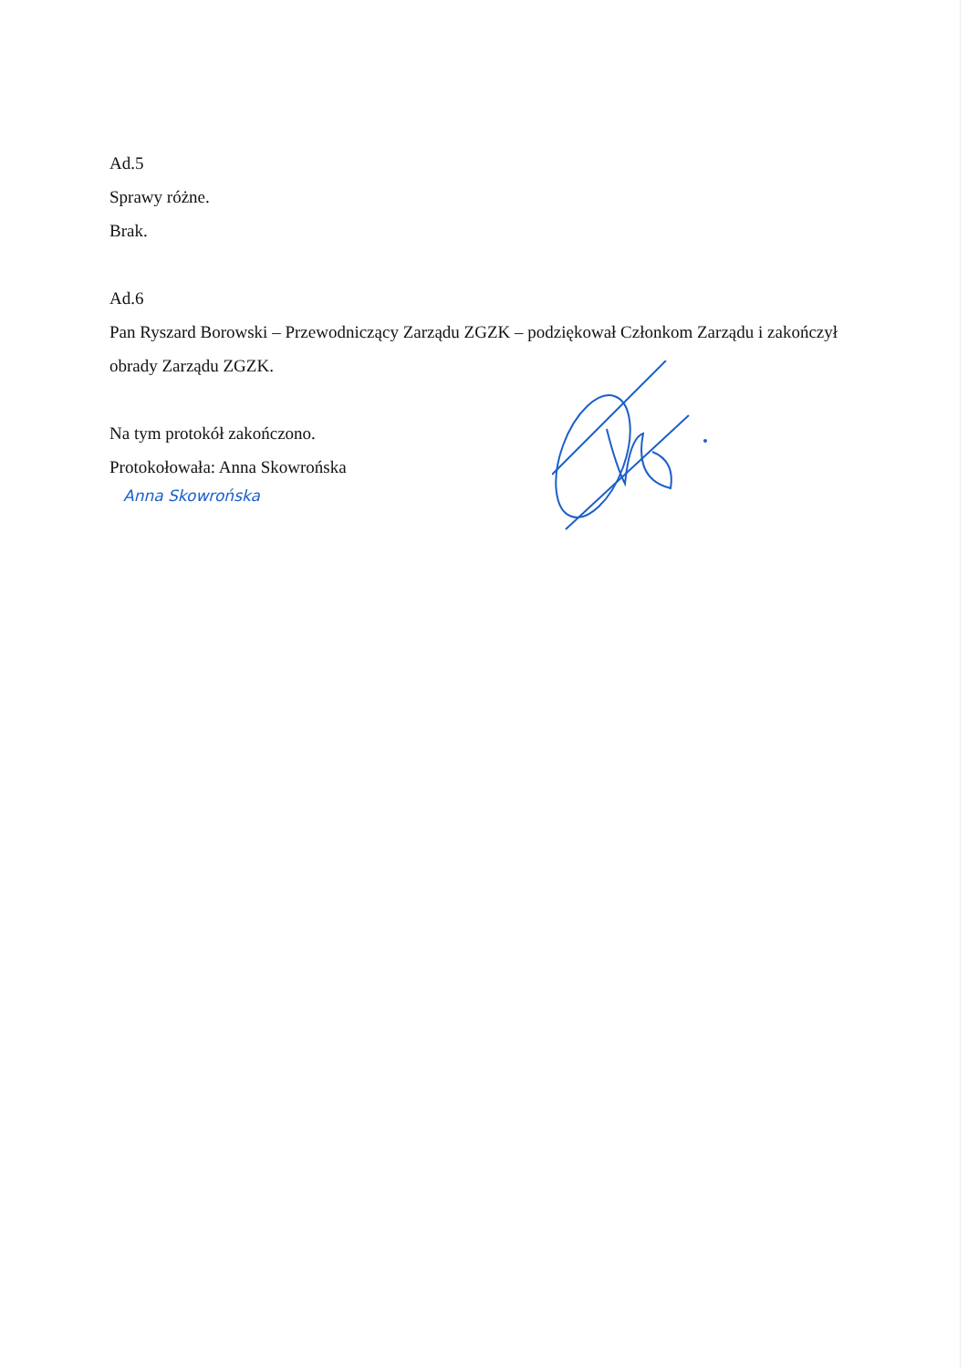Ad.5
Sprawy różne.
Brak.
Ad.6
Pan Ryszard Borowski – Przewodniczący Zarządu ZGZK – podziękował Członkom Zarządu i zakończył obrady Zarządu ZGZK.
Na tym protokół zakończono.
Protokołowała: Anna Skowrońska
Anna Skowrońska